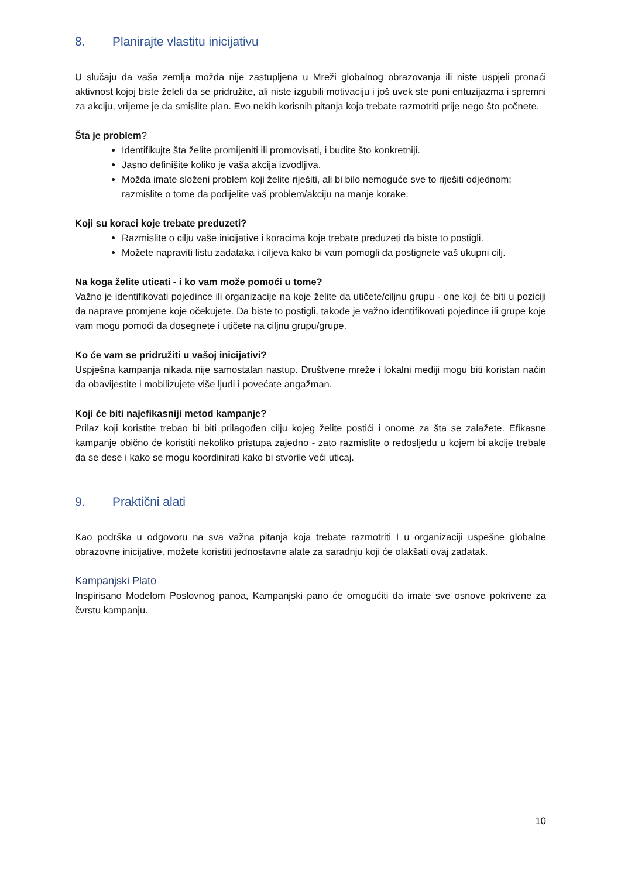8. Planirajte vlastitu inicijativu
U slučaju da vaša zemlja možda nije zastupljena u Mreži globalnog obrazovanja ili niste uspjeli pronaći aktivnost kojoj biste želeli da se pridružite, ali niste izgubili motivaciju i još uvek ste puni entuzijazma i spremni za akciju, vrijeme je da smislite plan. Evo nekih korisnih pitanja koja trebate razmotriti prije nego što počnete.
Šta je problem?
Identifikujte šta želite promijeniti ili promovisati, i budite što konkretniji.
Jasno definišite koliko je vaša akcija izvodljiva.
Možda imate složeni problem koji želite riješiti, ali bi bilo nemoguće sve to riješiti odjednom: razmislite o tome da podijelite vaš problem/akciju na manje korake.
Koji su koraci koje trebate preduzeti?
Razmislite o cilju vaše inicijative i koracima koje trebate preduzeti da biste to postigli.
Možete napraviti listu zadataka i ciljeva kako bi vam pomogli da postignete vaš ukupni cilj.
Na koga želite uticati - i ko vam može pomoći u tome?
Važno je identifikovati pojedince ili organizacije na koje želite da utičete/ciljnu grupu - one koji će biti u poziciji da naprave promjene koje očekujete. Da biste to postigli, takođe je važno identifikovati pojedince ili grupe koje vam mogu pomoći da dosegnete i utičete na ciljnu grupu/grupe.
Ko će vam se pridružiti u vašoj inicijativi?
Uspješna kampanja nikada nije samostalan nastup. Društvene mreže i lokalni mediji mogu biti koristan način da obavijestite i mobilizujete više ljudi i povećate angažman.
Koji će biti najefikasniji metod kampanje?
Prilaz koji koristite trebao bi biti prilagođen cilju kojeg želite postići i onome za šta se zalažete. Efikasne kampanje obično će koristiti nekoliko pristupa zajedno - zato razmislite o redosljedu u kojem bi akcije trebale da se dese i kako se mogu koordinirati kako bi stvorile veći uticaj.
9. Praktični alati
Kao podrška u odgovoru na sva važna pitanja koja trebate razmotriti I u organizaciji uspešne globalne obrazovne inicijative, možete koristiti jednostavne alate za saradnju koji će olakšati ovaj zadatak.
Kampanjski Plato
Inspirisano Modelom Poslovnog panoa, Kampanjski pano će omogućiti da imate sve osnove pokrivene za čvrstu kampanju.
10